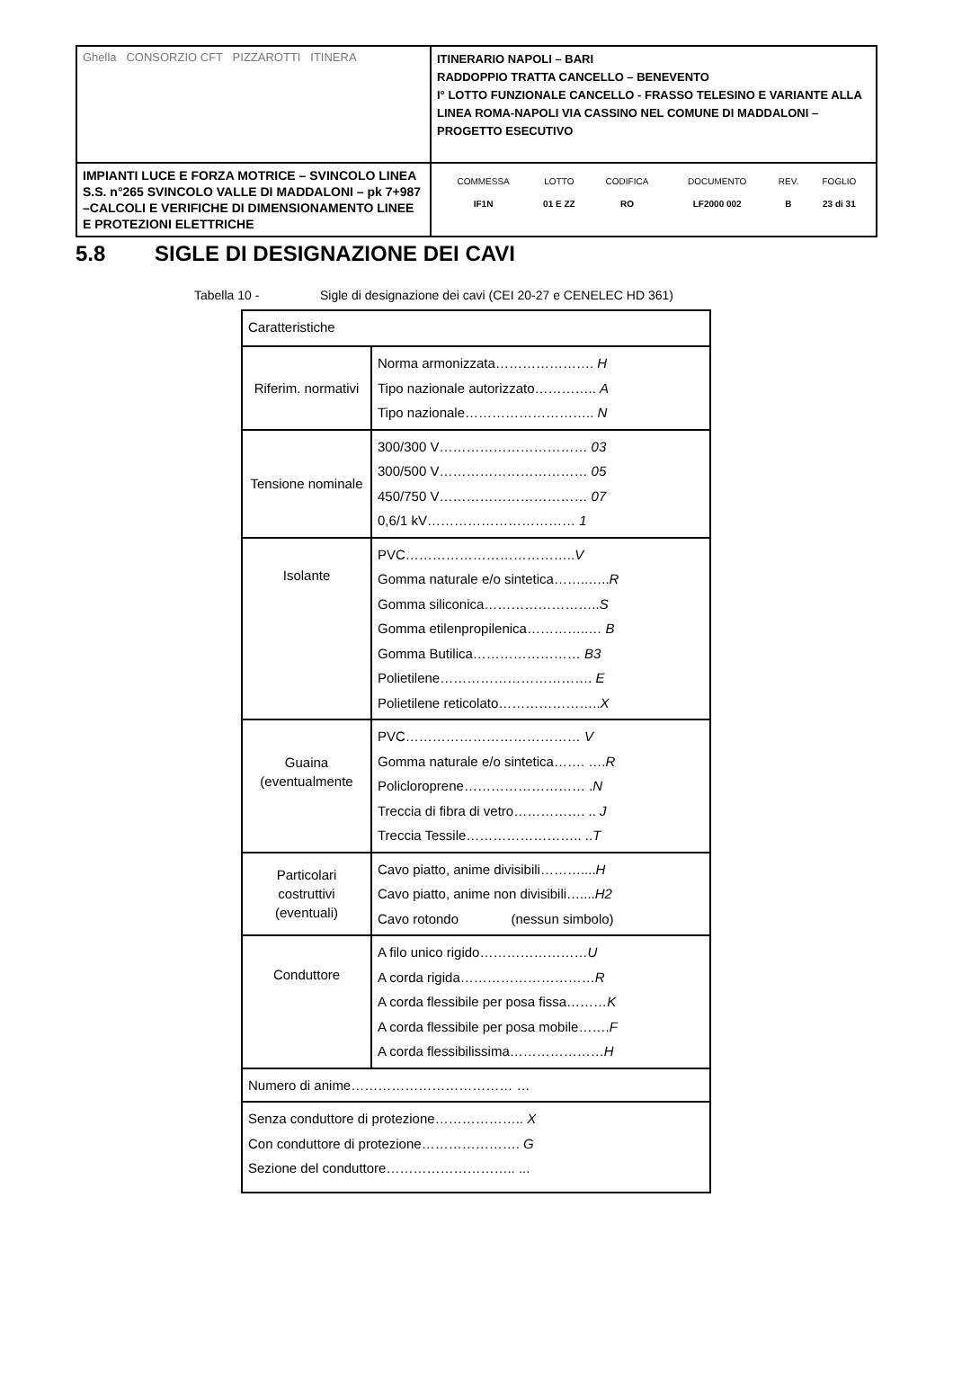| Ghella CONSORZIO CFT PIZZAROTTI ITINERA | ITINERARIO NAPOLI – BARI RADDOPPIO TRATTA CANCELLO – BENEVENTO I° LOTTO FUNZIONALE CANCELLO - FRASSO TELESINO E VARIANTE ALLA LINEA ROMA-NAPOLI VIA CASSINO NEL COMUNE DI MADDALONI – PROGETTO ESECUTIVO |
| IMPIANTI LUCE E FORZA MOTRICE – SVINCOLO LINEA S.S. n°265 SVINCOLO VALLE DI MADDALONI – pk 7+987 –CALCOLI E VERIFICHE DI DIMENSIONAMENTO LINEE E PROTEZIONI ELETTRICHE | / COMMESSA / LOTTO / CODIFICA / DOCUMENTO / REV. / FOGLIO / / IF1N / 01 E ZZ / RO / LF2000 002 / B / 23 di 31 / |
5.8 SIGLE DI DESIGNAZIONE DEI CAVI
Tabella 10 - Sigle di designazione dei cavi (CEI 20-27 e CENELEC HD 361)
| Caratteristiche | |
| Riferim. normativi | Norma armonizzata…………………. H Tipo nazionale autorizzato………….. A Tipo nazionale……………………….. N |
| Tensione nominale | 300/300 V…………………………… 03 300/500 V…………………………… 05 450/750 V…………………………… 07 0,6/1 kV…………………………… 1 |
| Isolante | PVC……………………………….. V Gomma naturale e/o sintetica……..….. R Gomma siliconica…………………….. S Gomma etilenpropilenica…………..… B Gomma Butilica…………………… B3 Polietilene……………………………. E Polietilene reticolato………………….. X |
| Guaina (eventualmente | PVC………………………………… V Gomma naturale e/o sintetica……. …. R Policloroprene……………………… . N Treccia di fibra di vetro……………. .. J Treccia Tessile…………………….. .. T |
| Particolari costruttivi (eventuali) | Cavo piatto, anime divisibili……….... H Cavo piatto, anime non divisibili….... H2 Cavo rotondo (nessun simbolo) |
| Conduttore | A filo unico rigido…………………… U A corda rigida………………………… R A corda flessibile per posa fissa……… K A corda flessibile per posa mobile……. F A corda flessibilissima………………… H |
| Numero di anime……………………………… … | |
| Senza conduttore di protezione……………….. X Con conduttore di protezione…………………. G Sezione del conduttore……………………….. ... | |